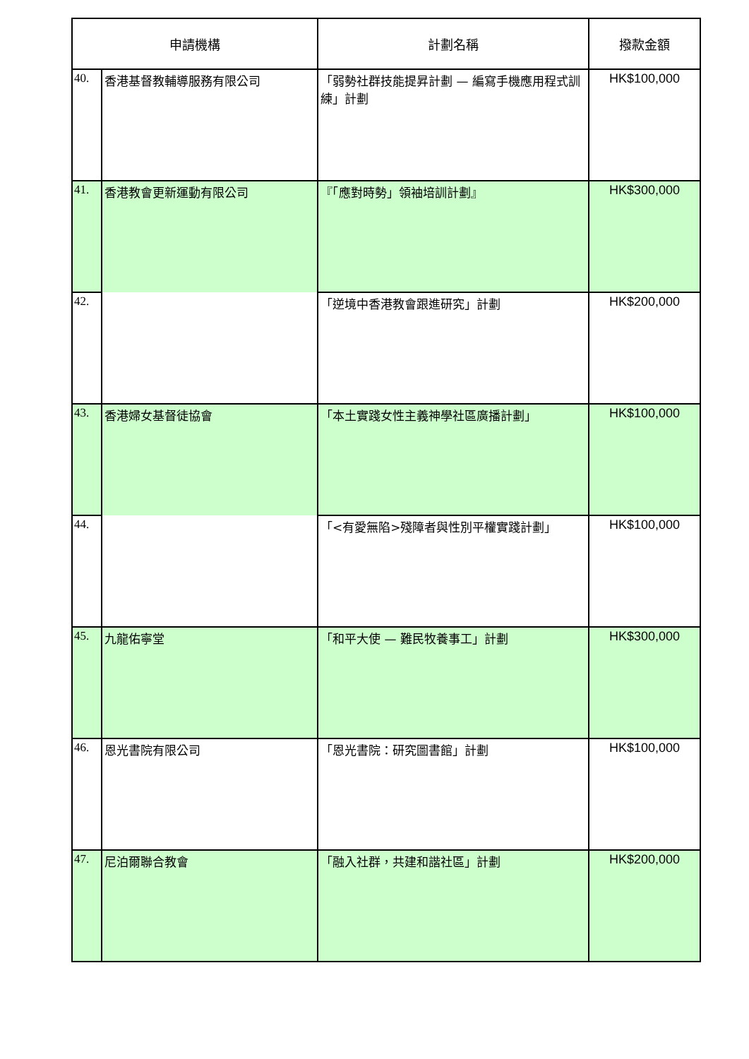| 申請機構 | | 計劃名稱 | 撥款金額 |
| --- | --- | --- | --- |
| 40. | 香港基督教輔導服務有限公司 | 「弱勢社群技能提昇計劃 — 編寫手機應用程式訓練」計劃 | HK$100,000 |
| 41. | 香港教會更新運動有限公司 | 『「應對時勢」領袖培訓計劃』 | HK$300,000 |
| 42. | | 「逆境中香港教會跟進研究」計劃 | HK$200,000 |
| 43. | 香港婦女基督徒協會 | 「本土實踐女性主義神學社區廣播計劃」 | HK$100,000 |
| 44. | | 「<有愛無陷>殘障者與性別平權實踐計劃」 | HK$100,000 |
| 45. | 九龍佑寧堂 | 「和平大使 — 難民牧養事工」計劃 | HK$300,000 |
| 46. | 恩光書院有限公司 | 「恩光書院：研究圖書館」計劃 | HK$100,000 |
| 47. | 尼泊爾聯合教會 | 「融入社群，共建和諧社區」計劃 | HK$200,000 |